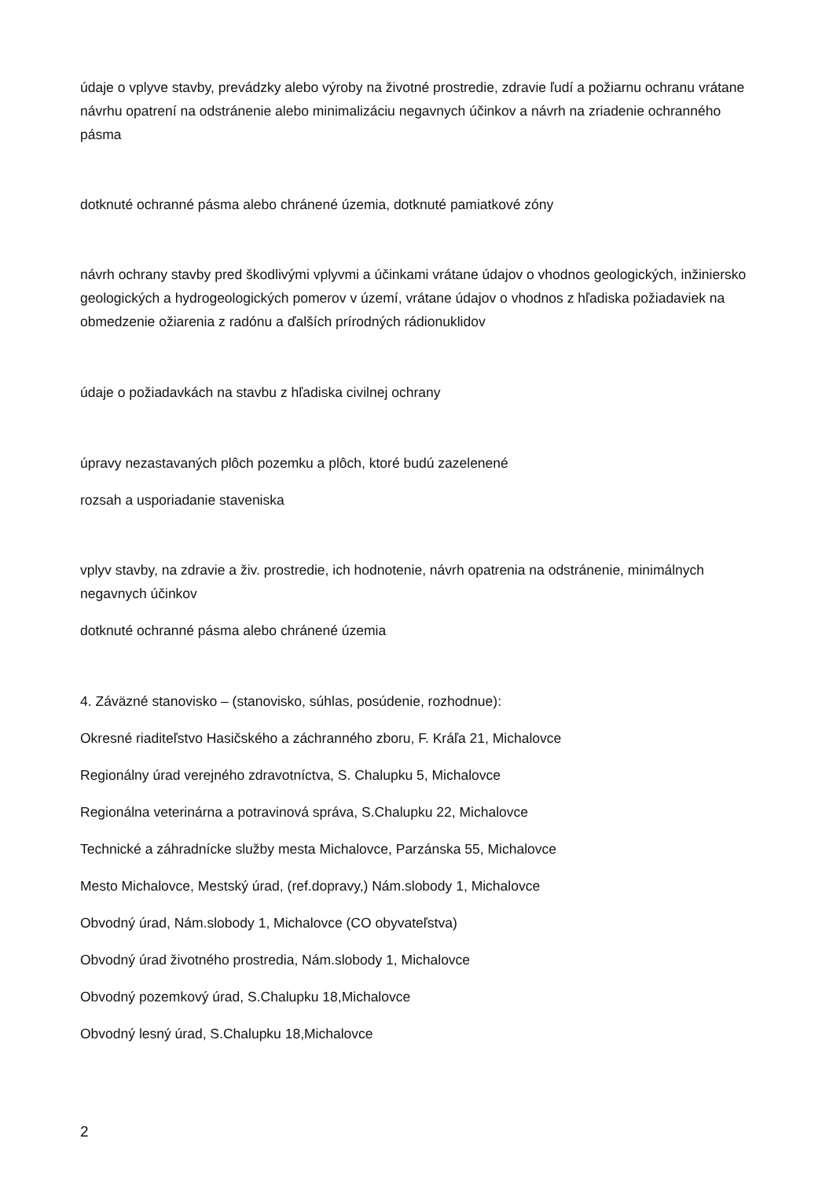údaje o vplyve stavby, prevádzky alebo výroby na životné prostredie, zdravie ľudí a požiarnu ochranu vrátane návrhu opatrení na odstránenie alebo minimalizáciu negavnych účinkov a návrh na zriadenie ochranného pásma
dotknuté ochranné pásma alebo chránené územia, dotknuté pamiatkové zóny
návrh ochrany stavby pred škodlivými vplyvmi a účinkami vrátane údajov o vhodnos geologických, inžiniersko geologických a hydrogeologických pomerov v území, vrátane údajov o vhodnos z hľadiska požiadaviek na obmedzenie ožiarenia z radónu a ďalších prírodných rádionuklidov
údaje o požiadavkách na stavbu z hľadiska civilnej ochrany
úpravy nezastavaných plôch pozemku a plôch, ktoré budú zazelenené
rozsah a usporiadanie staveniska
vplyv stavby, na zdravie a živ. prostredie, ich hodnotenie, návrh opatrenia na odstránenie, minimálnych negavnych účinkov
dotknuté ochranné pásma alebo chránené územia
4. Záväzné stanovisko – (stanovisko, súhlas, posúdenie, rozhodnue):
Okresné riaditeľstvo Hasičského a záchranného zboru, F. Kráľa 21, Michalovce
Regionálny úrad verejného zdravotníctva, S. Chalupku 5, Michalovce
Regionálna veterinárna a potravinová správa, S.Chalupku 22, Michalovce
Technické a záhradnícke služby mesta Michalovce, Parzánska 55, Michalovce
Mesto Michalovce, Mestský úrad, (ref.dopravy,) Nám.slobody 1, Michalovce
Obvodný úrad, Nám.slobody 1, Michalovce (CO obyvateľstva)
Obvodný úrad životného prostredia, Nám.slobody 1, Michalovce
Obvodný pozemkový úrad, S.Chalupku 18,Michalovce
Obvodný lesný úrad, S.Chalupku 18,Michalovce
2